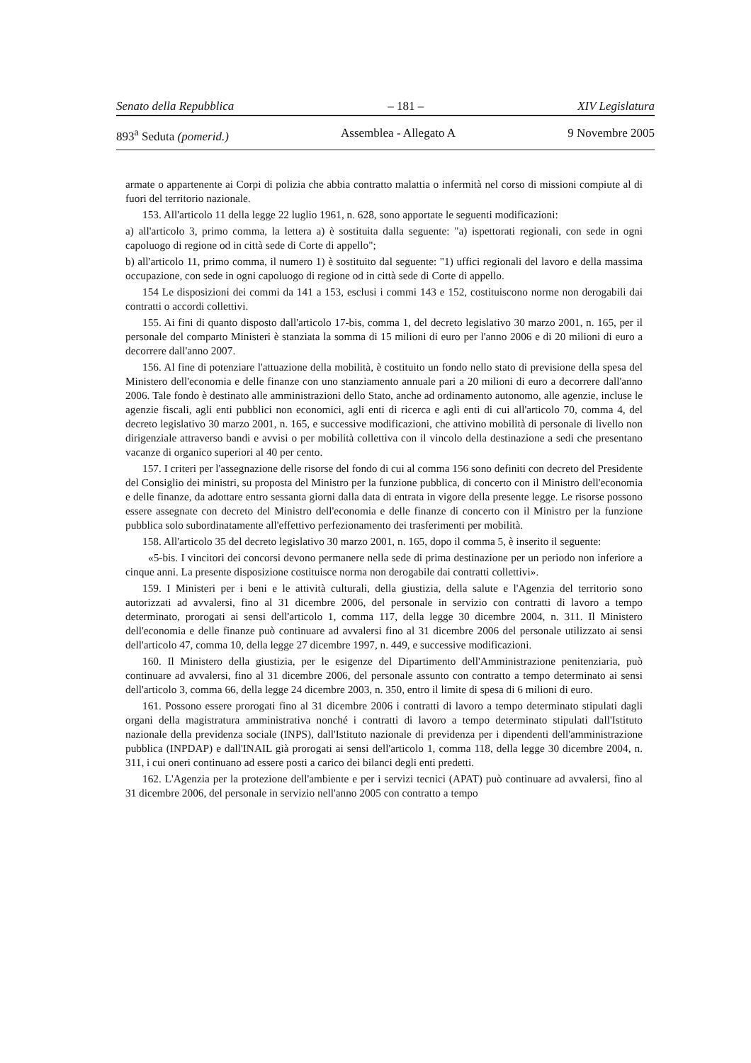Senato della Repubblica – 181 – XIV Legislatura
893<sup>a</sup> Seduta (pomerid.) Assemblea - Allegato A 9 Novembre 2005
armate o appartenente ai Corpi di polizia che abbia contratto malattia o infermità nel corso di missioni compiute al di fuori del territorio nazionale.
153. All'articolo 11 della legge 22 luglio 1961, n. 628, sono apportate le seguenti modificazioni:
a) all'articolo 3, primo comma, la lettera a) è sostituita dalla seguente: "a) ispettorati regionali, con sede in ogni capoluogo di regione od in città sede di Corte di appello";
b) all'articolo 11, primo comma, il numero 1) è sostituito dal seguente: "1) uffici regionali del lavoro e della massima occupazione, con sede in ogni capoluogo di regione od in città sede di Corte di appello.
154 Le disposizioni dei commi da 141 a 153, esclusi i commi 143 e 152, costituiscono norme non derogabili dai contratti o accordi collettivi.
155. Ai fini di quanto disposto dall'articolo 17-bis, comma 1, del decreto legislativo 30 marzo 2001, n. 165, per il personale del comparto Ministeri è stanziata la somma di 15 milioni di euro per l'anno 2006 e di 20 milioni di euro a decorrere dall'anno 2007.
156. Al fine di potenziare l'attuazione della mobilità, è costituito un fondo nello stato di previsione della spesa del Ministero dell'economia e delle finanze con uno stanziamento annuale pari a 20 milioni di euro a decorrere dall'anno 2006. Tale fondo è destinato alle amministrazioni dello Stato, anche ad ordinamento autonomo, alle agenzie, incluse le agenzie fiscali, agli enti pubblici non economici, agli enti di ricerca e agli enti di cui all'articolo 70, comma 4, del decreto legislativo 30 marzo 2001, n. 165, e successive modificazioni, che attivino mobilità di personale di livello non dirigenziale attraverso bandi e avvisi o per mobilità collettiva con il vincolo della destinazione a sedi che presentano vacanze di organico superiori al 40 per cento.
157. I criteri per l'assegnazione delle risorse del fondo di cui al comma 156 sono definiti con decreto del Presidente del Consiglio dei ministri, su proposta del Ministro per la funzione pubblica, di concerto con il Ministro dell'economia e delle finanze, da adottare entro sessanta giorni dalla data di entrata in vigore della presente legge. Le risorse possono essere assegnate con decreto del Ministro dell'economia e delle finanze di concerto con il Ministro per la funzione pubblica solo subordinatamente all'effettivo perfezionamento dei trasferimenti per mobilità.
158. All'articolo 35 del decreto legislativo 30 marzo 2001, n. 165, dopo il comma 5, è inserito il seguente:
«5-bis. I vincitori dei concorsi devono permanere nella sede di prima destinazione per un periodo non inferiore a cinque anni. La presente disposizione costituisce norma non derogabile dai contratti collettivi».
159. I Ministeri per i beni e le attività culturali, della giustizia, della salute e l'Agenzia del territorio sono autorizzati ad avvalersi, fino al 31 dicembre 2006, del personale in servizio con contratti di lavoro a tempo determinato, prorogati ai sensi dell'articolo 1, comma 117, della legge 30 dicembre 2004, n. 311. Il Ministero dell'economia e delle finanze può continuare ad avvalersi fino al 31 dicembre 2006 del personale utilizzato ai sensi dell'articolo 47, comma 10, della legge 27 dicembre 1997, n. 449, e successive modificazioni.
160. Il Ministero della giustizia, per le esigenze del Dipartimento dell'Amministrazione penitenziaria, può continuare ad avvalersi, fino al 31 dicembre 2006, del personale assunto con contratto a tempo determinato ai sensi dell'articolo 3, comma 66, della legge 24 dicembre 2003, n. 350, entro il limite di spesa di 6 milioni di euro.
161. Possono essere prorogati fino al 31 dicembre 2006 i contratti di lavoro a tempo determinato stipulati dagli organi della magistratura amministrativa nonché i contratti di lavoro a tempo determinato stipulati dall'Istituto nazionale della previdenza sociale (INPS), dall'Istituto nazionale di previdenza per i dipendenti dell'amministrazione pubblica (INPDAP) e dall'INAIL già prorogati ai sensi dell'articolo 1, comma 118, della legge 30 dicembre 2004, n. 311, i cui oneri continuano ad essere posti a carico dei bilanci degli enti predetti.
162. L'Agenzia per la protezione dell'ambiente e per i servizi tecnici (APAT) può continuare ad avvalersi, fino al 31 dicembre 2006, del personale in servizio nell'anno 2005 con contratto a tempo